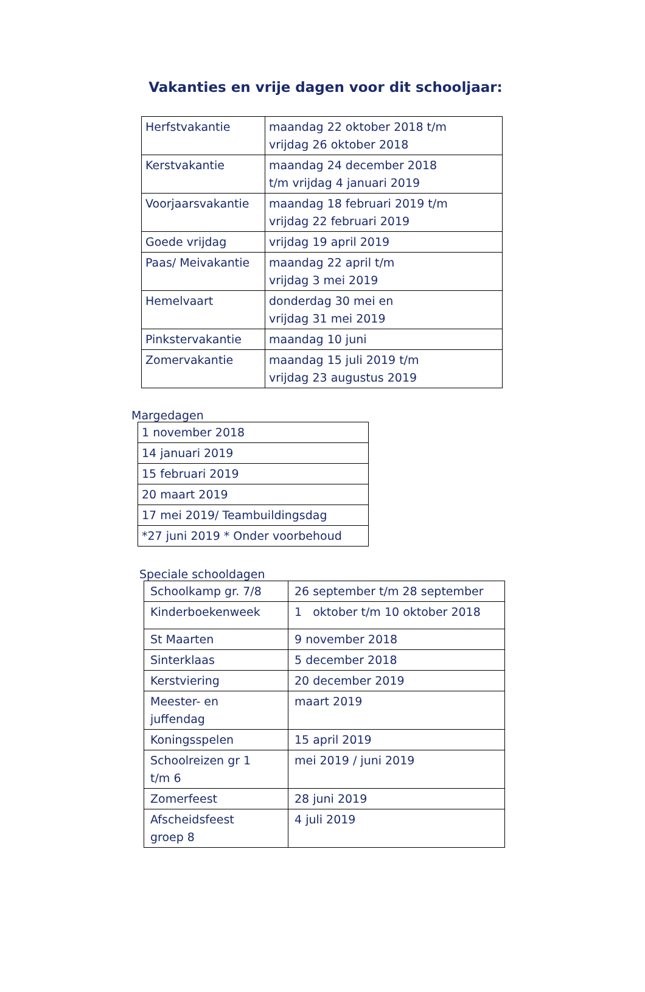Vakanties en vrije dagen voor dit schooljaar:
| Herfstvakantie | maandag 22 oktober 2018 t/m vrijdag 26 oktober 2018 |
| Kerstvakantie | maandag 24 december 2018 t/m vrijdag 4 januari 2019 |
| Voorjaarsvakantie | maandag 18 februari 2019 t/m vrijdag 22 februari 2019 |
| Goede vrijdag | vrijdag 19 april 2019 |
| Paas/ Meivakantie | maandag 22 april t/m vrijdag 3 mei 2019 |
| Hemelvaart | donderdag 30 mei en vrijdag 31 mei 2019 |
| Pinkstervakantie | maandag 10 juni |
| Zomervakantie | maandag 15 juli 2019 t/m vrijdag 23 augustus 2019 |
Margedagen
| 1 november 2018 |
| 14 januari 2019 |
| 15 februari 2019 |
| 20 maart 2019 |
| 17 mei 2019/ Teambuildingsdag |
| *27 juni 2019 * Onder voorbehoud |
Speciale schooldagen
| Schoolkamp gr. 7/8 | 26 september t/m 28 september |
| Kinderboekenweek | 1 oktober t/m 10 oktober 2018 |
| St Maarten | 9 november 2018 |
| Sinterklaas | 5 december 2018 |
| Kerstviering | 20 december 2019 |
| Meester- en juffendag | maart 2019 |
| Koningsspelen | 15 april 2019 |
| Schoolreizen gr 1 t/m 6 | mei 2019 / juni 2019 |
| Zomerfeest | 28 juni 2019 |
| Afscheidsfeest groep 8 | 4 juli 2019 |